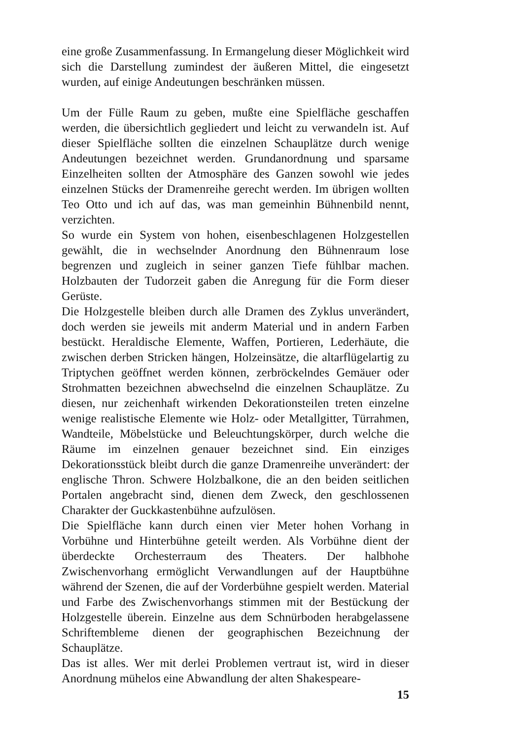eine große Zusammenfassung. In Ermangelung dieser Möglichkeit wird sich die Darstellung zumindest der äußeren Mittel, die eingesetzt wurden, auf einige Andeutungen beschränken müssen.
Um der Fülle Raum zu geben, mußte eine Spielfläche geschaffen werden, die übersichtlich gegliedert und leicht zu verwandeln ist. Auf dieser Spielfläche sollten die einzelnen Schauplätze durch wenige Andeutungen bezeichnet werden. Grundanordnung und sparsame Einzelheiten sollten der Atmosphäre des Ganzen sowohl wie jedes einzelnen Stücks der Dramenreihe gerecht werden. Im übrigen wollten Teo Otto und ich auf das, was man gemeinhin Bühnenbild nennt, verzichten.
So wurde ein System von hohen, eisenbeschlagenen Holzgestellen gewählt, die in wechselnder Anordnung den Bühnenraum lose begrenzen und zugleich in seiner ganzen Tiefe fühlbar machen. Holzbauten der Tudorzeit gaben die Anregung für die Form dieser Gerüste.
Die Holzgestelle bleiben durch alle Dramen des Zyklus unverändert, doch werden sie jeweils mit anderm Material und in andern Farben bestückt. Heraldische Elemente, Waffen, Portieren, Lederhäute, die zwischen derben Stricken hängen, Holzeinsätze, die altarflügelartig zu Triptychen geöffnet werden können, zerbröckelndes Gemäuer oder Strohmatten bezeichnen abwechselnd die einzelnen Schauplätze. Zu diesen, nur zeichenhaft wirkenden Dekorationsteilen treten einzelne wenige realistische Elemente wie Holz- oder Metallgitter, Türrahmen, Wandteile, Möbelstücke und Beleuchtungskörper, durch welche die Räume im einzelnen genauer bezeichnet sind. Ein einziges Dekorationsstück bleibt durch die ganze Dramenreihe unverändert: der englische Thron. Schwere Holzbalkone, die an den beiden seitlichen Portalen angebracht sind, dienen dem Zweck, den geschlossenen Charakter der Guckkastenbühne aufzulösen.
Die Spielfläche kann durch einen vier Meter hohen Vorhang in Vorbühne und Hinterbühne geteilt werden. Als Vorbühne dient der überdeckte Orchesterraum des Theaters. Der halbhohe Zwischenvorhang ermöglicht Verwandlungen auf der Hauptbühne während der Szenen, die auf der Vorderbühne gespielt werden. Material und Farbe des Zwischenvorhangs stimmen mit der Bestückung der Holzgestelle überein. Einzelne aus dem Schnürboden herabgelassene Schriftembleme dienen der geographischen Bezeichnung der Schauplätze.
Das ist alles. Wer mit derlei Problemen vertraut ist, wird in dieser Anordnung mühelos eine Abwandlung der alten Shakespeare-
15